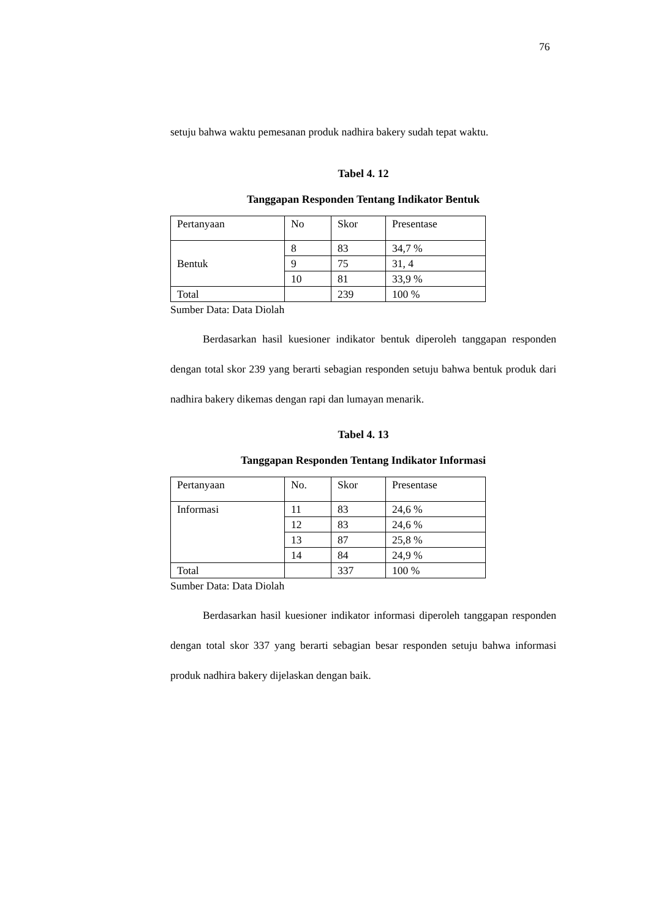76
setuju bahwa waktu pemesanan produk nadhira bakery sudah tepat waktu.
Tabel 4. 12
Tanggapan Responden Tentang Indikator Bentuk
| Pertanyaan | No | Skor | Presentase |
| Bentuk | 8 | 83 | 34,7 % |
| | 9 | 75 | 31, 4 |
| | 10 | 81 | 33,9 % |
| Total | | 239 | 100 % |
Sumber Data: Data Diolah
Berdasarkan hasil kuesioner indikator bentuk diperoleh tanggapan responden dengan total skor 239 yang berarti sebagian responden setuju bahwa bentuk produk dari nadhira bakery dikemas dengan rapi dan lumayan menarik.
Tabel 4. 13
Tanggapan Responden Tentang Indikator Informasi
| Pertanyaan | No. | Skor | Presentase |
| Informasi | 11 | 83 | 24,6 % |
| | 12 | 83 | 24,6 % |
| | 13 | 87 | 25,8 % |
| | 14 | 84 | 24,9 % |
| Total | | 337 | 100 % |
Sumber Data: Data Diolah
Berdasarkan hasil kuesioner indikator informasi diperoleh tanggapan responden dengan total skor 337 yang berarti sebagian besar responden setuju bahwa informasi produk nadhira bakery dijelaskan dengan baik.